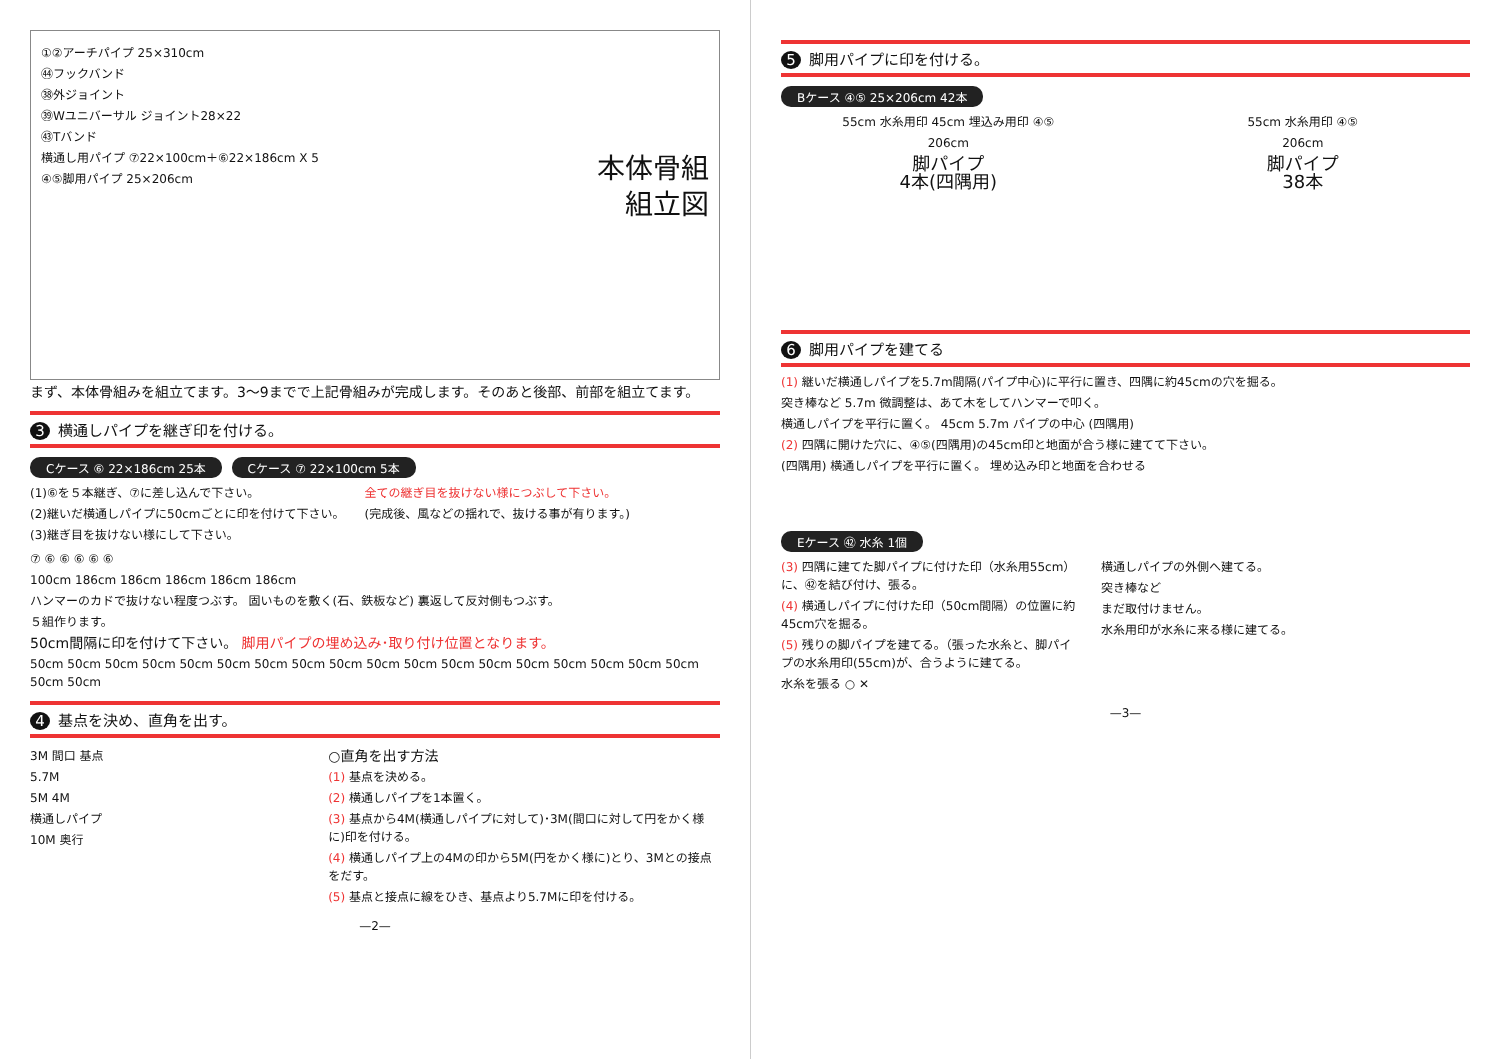①②アーチパイプ 25×310cm
㊹フックバンド
㊳外ジョイント
㊴Wユニバーサル ジョイント28×22
㊸Tバンド
横通し用パイプ ⑦22×100cm＋⑥22×186cm X 5
④⑤脚用パイプ 25×206cm
本体骨組
組立図
まず、本体骨組みを組立てます。3～9までで上記骨組みが完成します。そのあと後部、前部を組立てます。
3 横通しパイプを継ぎ印を付ける。
Cケース ⑥ 22×186cm 25本 Cケース ⑦ 22×100cm 5本
(1)⑥を５本継ぎ、⑦に差し込んで下さい。
(2)継いだ横通しパイプに50cmごとに印を付けて下さい。
(3)継ぎ目を抜けない様にして下さい。
全ての継ぎ目を抜けない様につぶして下さい。
(完成後、風などの揺れで、抜ける事が有ります。)
⑦ ⑥ ⑥ ⑥ ⑥ ⑥
100cm 186cm 186cm 186cm 186cm 186cm
ハンマーのカドで抜けない程度つぶす。 固いものを敷く(石、鉄板など) 裏返して反対側もつぶす。
５組作ります。
50cm間隔に印を付けて下さい。 脚用パイプの埋め込み･取り付け位置となります。
50cm 50cm 50cm 50cm 50cm 50cm 50cm 50cm 50cm 50cm 50cm 50cm 50cm 50cm 50cm 50cm 50cm 50cm 50cm 50cm
4 基点を決め、直角を出す。
3M 間口 基点
5.7M
5M 4M
横通しパイプ
10M 奥行
○直角を出す方法
(1) 基点を決める。
(2) 横通しパイプを1本置く。
(3) 基点から4M(横通しパイプに対して)･3M(間口に対して円をかく様に)印を付ける。
(4) 横通しパイプ上の4Mの印から5M(円をかく様に)とり、3Mとの接点をだす。
(5) 基点と接点に線をひき、基点より5.7Mに印を付ける。
—2—
5 脚用パイプに印を付ける。
Bケース ④⑤ 25×206cm 42本
55cm 水糸用印 45cm 埋込み用印 ④⑤
206cm
脚パイプ
4本(四隅用)
55cm 水糸用印 ④⑤
206cm
脚パイプ
38本
6 脚用パイプを建てる
(1) 継いだ横通しパイプを5.7m間隔(パイプ中心)に平行に置き、四隅に約45cmの穴を掘る。
突き棒など 5.7m 微調整は、あて木をしてハンマーで叩く。
横通しパイプを平行に置く。 45cm 5.7m パイプの中心 (四隅用)
(2) 四隅に開けた穴に、④⑤(四隅用)の45cm印と地面が合う様に建てて下さい。
(四隅用) 横通しパイプを平行に置く。 埋め込み印と地面を合わせる
Eケース ㊷ 水糸 1個
(3) 四隅に建てた脚パイプに付けた印（水糸用55cm）に、㊷を結び付け、張る。
(4) 横通しパイプに付けた印（50cm間隔）の位置に約45cm穴を掘る。
(5) 残りの脚パイプを建てる。（張った水糸と、脚パイプの水糸用印(55cm)が、合うように建てる。
水糸を張る ○ ✕
横通しパイプの外側へ建てる。
突き棒など
まだ取付けません。
水糸用印が水糸に来る様に建てる。
—3—